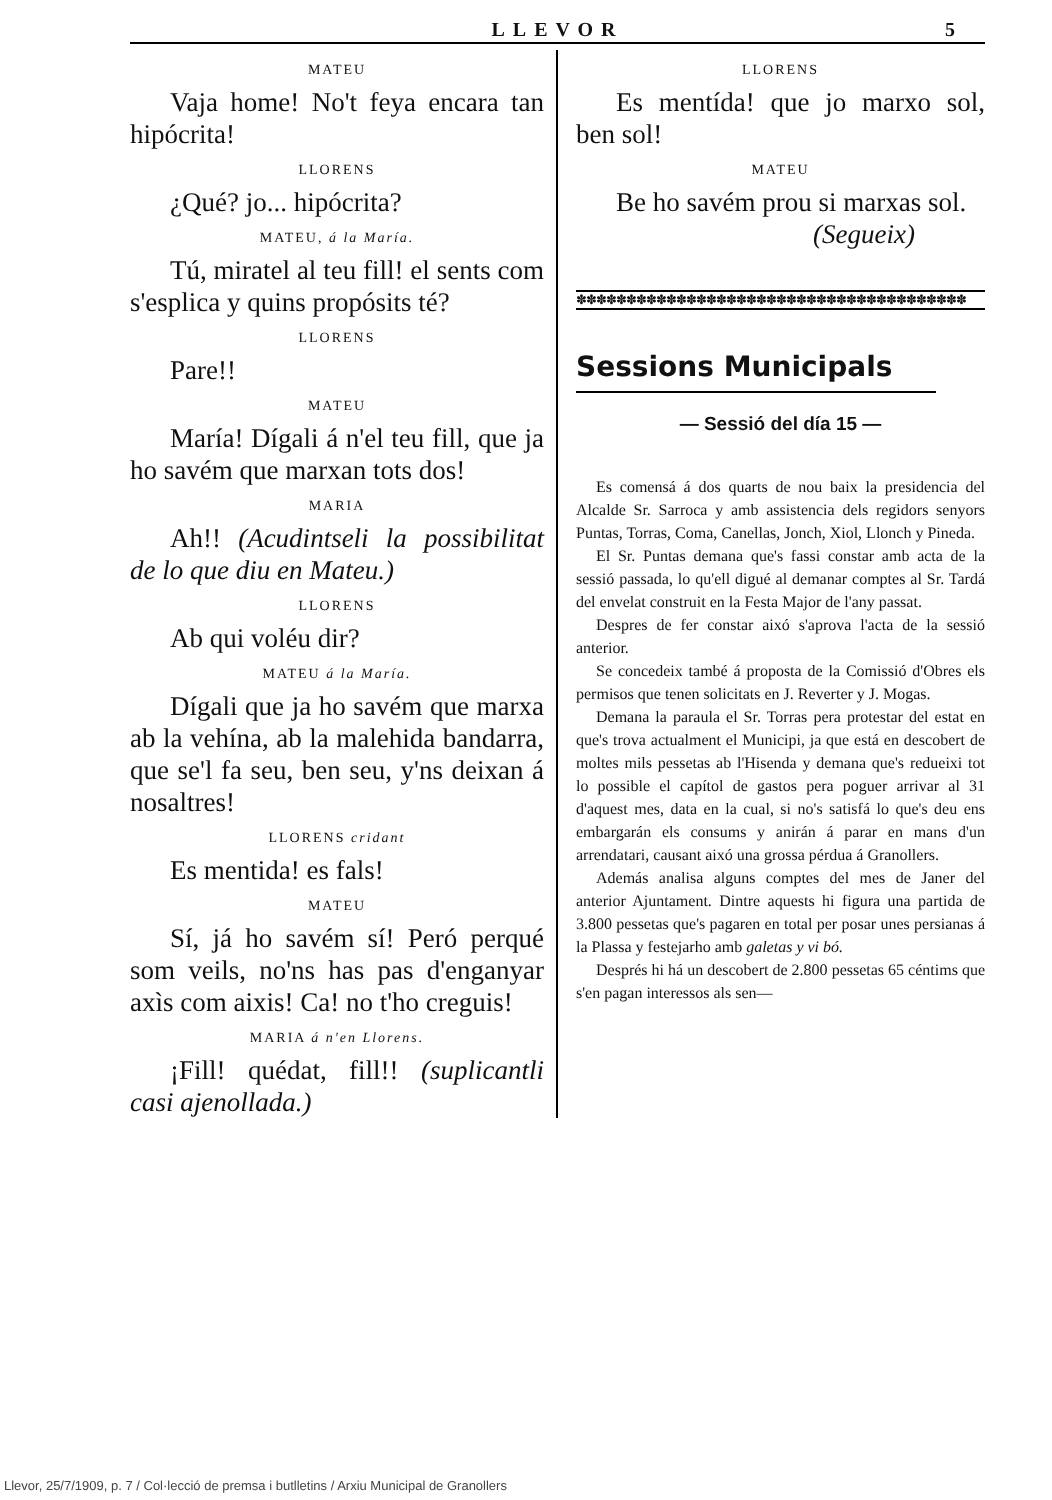LLEVOR
5
MATEU
Vaja home! No't feya encara tan hipócrita!
LLORENS
¿Qué? jo... hipócrita?
MATEU, á la María.
Tú, miratel al teu fill! el sents com s'esplica y quins propósits té?
LLORENS
Pare!!
MATEU
María! Dígali á n'el teu fill, que ja ho savém que marxan tots dos!
MARIA
Ah!! (Acudintseli la possibilitat de lo que diu en Mateu.)
LLORENS
Ab qui voléu dir?
MATEU á la María.
Dígali que ja ho savém que marxa ab la vehína, ab la malehida bandarra, que se'l fa seu, ben seu, y'ns deixan á nosaltres!
LLORENS cridant
Es mentida! es fals!
MATEU
Sí, já ho savém sí! Peró perqué som veils, no'ns has pas d'enganyar axìs com aixis! Ca! no t'ho creguis!
MARIA á n'en Llorens.
¡Fill! quédat, fill!! (suplicantli casi ajenollada.)
LLORENS
Es mentída! que jo marxo sol, ben sol!
MATEU
Be ho savém prou si marxas sol.
(Segueix)
✽✽✽✽✽✽✽✽✽✽✽✽✽✽✽✽✽✽✽✽✽✽✽✽✽✽✽✽✽✽✽✽✽✽✽✽✽✽✽
Sessions Municipals
— Sessió del día 15 —
Es comensá á dos quarts de nou baix la presidencia del Alcalde Sr. Sarroca y amb assistencia dels regidors senyors Puntas, Torras, Coma, Canellas, Jonch, Xiol, Llonch y Pineda.
El Sr. Puntas demana que's fassi constar amb acta de la sessió passada, lo qu'ell digué al demanar comptes al Sr. Tardá del envelat construit en la Festa Major de l'any passat.
Despres de fer constar aixó s'aprova l'acta de la sessió anterior.
Se concedeix també á proposta de la Comissió d'Obres els permisos que tenen solicitats en J. Reverter y J. Mogas.
Demana la paraula el Sr. Torras pera protestar del estat en que's trova actualment el Municipi, ja que está en descobert de moltes mils pessetas ab l'Hisenda y demana que's redueixi tot lo possible el capítol de gastos pera poguer arrivar al 31 d'aquest mes, data en la cual, si no's satisfá lo que's deu ens embargarán els consums y anirán á parar en mans d'un arrendatari, causant aixó una grossa pérdua á Granollers.
Además analisa alguns comptes del mes de Janer del anterior Ajuntament. Dintre aquests hi figura una partida de 3.800 pessetas que's pagaren en total per posar unes persianas á la Plassa y festejarho amb galetas y vi bó.
Després hi há un descobert de 2.800 pessetas 65 céntims que s'en pagan interessos als sen—
Llevor, 25/7/1909, p. 7 / Col·lecció de premsa i butlletins / Arxiu Municipal de Granollers